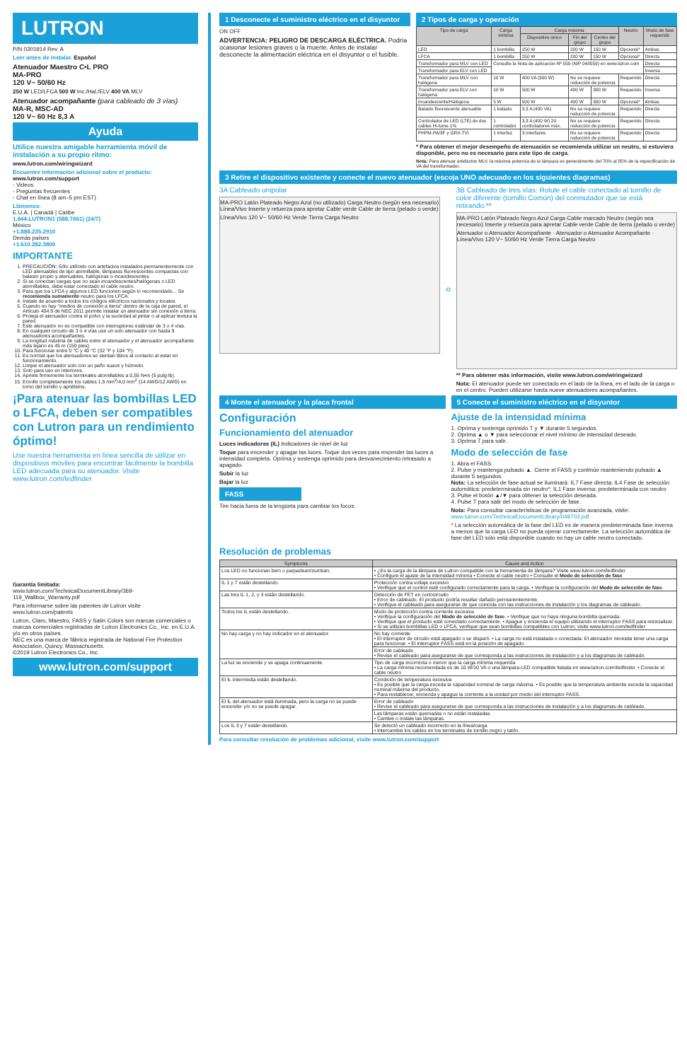LUTRON
P/N 0301914 Rev. A
Leer antes de instalar. Español
Atenuador Maestro C•L PRO
MA-PRO
120 V~ 50/60 Hz
250 W LED/LFCA 500 W Inc./Hal./ELV 400 VA MLV
Atenuador acompañante (para cableado de 3 vías)
MA-R, MSC-AD
120 V~ 60 Hz 8,3 A
Ayuda
Utilice nuestra amigable herramienta móvil de instalación a su propio ritmo:
www.lutron.com/wiringwizard
Encuentre información adicional sobre el producto: www.lutron.com/support
- Videos
- Preguntas frecuentes
- Chat en línea (8 am–5 pm EST)
Llámenos:
E.U.A. | Canadá | Caribe
1.844.LUTRON1 (588.7661) (24/7)
México
+1.888.235.2910
Demás países
+1.610.282.3800
IMPORTANTE
1. PRECAUCIÓN: Sólo utilícelo con artefactos instalados permanentemente con LED atenuables de tipo atornillable, lámparas fluorescentes compactas con balasto propio y atenuables, halógenas o incandescentes.
2. Si se conectan cargas que no sean incandescentes/halógenas o LED atornillables, debe estar conectado el cable neutro.
3. Para que los LFCA y algunos LED funcionen según lo recomendado... Se recomienda sumamente neutro para los LFCA.
4. Instale de acuerdo a todos los códigos eléctricos nacionales y locales.
5. Cuando no hay "medios de conexión a tierra" dentro de la caja de pared, el Artículo 404.9 de NEC 2011 permite instalar un atenuador sin conexión a tierra.
6. Proteja el atenuador contra el polvo y la suciedad al pintar o al aplicar textura la pared.
7. Este atenuador no es compatible con interruptores estándar de 3 o 4 vías.
8. En cualquier circuito de 3 o 4 vías use un solo atenuador con hasta 9 atenuadores acompañantes.
9. La longitud máxima de cables entre el atenuador y el atenuador acompañante más lejano es 45 m (150 pies).
10. Para funcionar entre 0 °C y 40 °C (32 °F y 104 °F).
11. Es normal que los atenuadores se sientan tibios al contacto al estar en funcionamiento.
12. Limpie el atenuador solo con un paño suave y húmedo.
13. Solo para uso en interiores.
14. Apriete firmemente los terminales atornillables a 0,55 N•m (5 pulg-lb).
15. Enrolle completamente los cables 1,5 mm<sup>2</sup>/4,0 mm<sup>2</sup> (14 AWG/12 AWG) en torno del tornillo y apriételos.
¡Para atenuar las bombillas LED o LFCA, deben ser compatibles con Lutron para un rendimiento óptimo!
Use nuestra herramienta en línea sencilla de utilizar en dispositivos móviles para encontrar fácilmente la bombilla LED adecuada para su atenuador. Visite www.lutron.com/ledfinder
Garantía limitada:
www.lutron.com/TechnicalDocumentLibrary/369-119_Wallbox_Warranty.pdf
Para informarse sobre las patentes de Lutron visite www.lutron.com/patents
Lutron, Claro, Maestro, FASS y Satin Colors son marcas comerciales o marcas comerciales registradas de Lutron Electronics Co., Inc. en E.U.A. y/o en otros países.
NEC es una marca de fábrica registrada de National Fire Protection Association, Quincy, Massachusetts.
©2019 Lutron Electronics Co., Inc.
www.lutron.com/support
1 Desconecte el suministro eléctrico en el disyuntor
ON OFF
ADVERTENCIA: PELIGRO DE DESCARGA ELÉCTRICA. Podría ocasionar lesiones graves o la muerte. Antes de instalar desconecte la alimentación eléctrica en el disyuntor o el fusible.
2 Tipos de carga y operación
| Tipo de carga | Carga mínima | Carga máxima | | | Neutro | Modo de fase requerido |
| --- | --- | --- | --- | --- | --- | --- |
| | | Dispositivo único | Fin del grupo | Centro del grupo | | |
| LED | 1 bombilla | 250 W | 200 W | 150 W | Opcional* | Ambas |
| LFCA | 1 bombilla | 250 W | 200 W | 150 W | Opcional* | Directa |
| Transformador para MLV con LED | Consulte la Nota de aplicación Nº 559 (N/P 048559) en www.lutron.com | | | | | Directa |
| Transformador para ELV con LED | | | | | | Inversa |
| Transformador para MLV con halógena | 10 W | 400 VA (300 W) | No se requiere reducción de potencia | | Requerido | Directa |
| Transformador para ELV con halógena | 10 W | 500 W | 400 W | 300 W | Requerido | Inversa |
| Incandescente/Halógena | 5 W | 500 W | 400 W | 300 W | Opcional* | Ambas |
| Balasto fluorescente atenuable | 1 balasto | 3,3 A (400 VA) | No se requiere reducción de potencia | | Requerido | Directa |
| Controlador de LED (LTE) de dos cables Hi-lume 1% | 1 controlador | 3,3 A (400 W) 20 controladores máx. | No se requiere reducción de potencia | | Requerido | Directa |
| PHPM-PA/3F y GRX-TVI | 1 interfaz | 3 interfazes | No se requiere reducción de potencia | | Requerido | Directa |
* Para obtener el mejor desempeño de atenuación se recomienda utilizar un neutro, si estuviera disponible, pero no es necesario para este tipo de carga.
Nota: Para atenuar artefactos MLV, la máxima potencia de la lámpara es generalmente del 70% al 85% de la especificación de VA del transformador.
3 Retire el dispositivo existente y conecte el nuevo atenuador (escoja UNO adecuado en los siguientes diagramas)
3A Cableado unipolar
MA-PRO Latón Plateado Negro Azul (no utilizado) Carga Neutro (según sea necesario) Línea/Vivo Inserte y retuerza para apretar Cable verde Cable de tierra (pelado o verde)
Línea/Vivo 120 V~ 50/60 Hz Verde Tierra Carga Neutro
O
3B Cableado de tres vías: Rotule el cable conectado al tornillo de color diferente (tornillo Común) del conmutador que se está retirando.**
MA-PRO Latón Plateado Negro Azul Carga Cable marcado Neutro (según sea necesario) Inserte y retuerza para apretar Cable verde Cable de tierra (pelado o verde)
Atenuador o Atenuador Acompañante · Atenuador o Atenuador Acompañante · Línea/Vivo 120 V~ 50/60 Hz Verde Tierra Carga Neutro
** Para obtener más información, visite www.lutron.com/wiringwizard
Nota: El atenuador puede ser conectado en el lado de la línea, en el lado de la carga o en el centro. Pueden utilizarse hasta nueve atenuadores acompañantes.
4 Monte el atenuador y la placa frontal
5 Conecte el suministro eléctrico en el disyuntor
Configuración
Funcionamiento del atenuador
Luces indicadoras (IL) Indicadores de nivel de luz
Toque para encender y apagar las luces. Toque dos veces para encender las luces a intensidad completa. Oprima y sostenga oprimido para desvanecimiento retrasado a apagado.
Subir la luz
Bajar la luz
FASS
Tire hacia fuera de la lengüeta para cambiar los focos.
Ajuste de la intensidad mínima
1. Oprima y sostenga oprimido T y ▼ durante 5 segundos.
2. Oprima ▲ o ▼ para seleccionar el nivel mínimo de intensidad deseado.
3. Oprima T para salir.
Modo de selección de fase
1. Abra el FASS.
2. Pulse y mantenga pulsado ▲. Cierre el FASS y continúe manteniendo pulsado ▲ durante 5 segundos.
Nota: La selección de fase actual se iluminará: IL7 Fase directa; IL4 Fase de selección automática: predeterminada sin neutro*; IL1 Fase inversa: predeterminada con neutro
3. Pulse el botón ▲/▼ para obtener la selección deseada.
4. Pulse T para salir del modo de selección de fase.
Nota: Para consultar características de programación avanzada, visite: www.lutron.com/TechnicalDocumentLibrary/048703.pdf
* La selección automática de la fase del LED es de manera predeterminada fase inversa a menos que la carga LED no pueda operar correctamente. La selección automática de fase del LED sólo está disponible cuando no hay un cable neutro conectado.
Resolución de problemas
| Symptoms | Cause and Action |
| --- | --- |
| Los LED no funcionan bien o parpadean/zumban. | • ¿Es la carga de la lámpara de Lutron compatible con la herramienta de lámpara? Visite www.lutron.com/ledfinder • Configure el ajuste de la intensidad mínima • Conecte el cable neutro • Consulte el Modo de selección de fase |
| IL 1 y 7 están destellando. | Protección contra voltaje excesivo • Verifique que el control esté configurado correctamente para la carga. • Verifique la configuración del Modo de selección de fase . |
| Las tres IL 1, 2, y 3 están destellando. | Detección de FET en cortocircuito • Error de cableado. El producto podría resultar dañado permanentemente. • Verifique el cableado para asegurarse de que coincida con las instrucciones de instalación y los diagramas de cableado. |
| Todos los IL están destellando. | Modo de protección contra corriente excesiva • Verifique la configuración del Modo de selección de fase . • Verifique que no haya ninguna bombilla quemada. • Verifique que el producto esté conectado correctamente. • Apague y encienda el equipo utilizando el interruptor FASS para reinicializar. • Si se utilizan bombillas LED o LFCA, verifique que sean bombillas compatibles con Lutron; visite www.lutron.com/ledfinder |
| No hay carga y no hay indicador en el atenuador. | No hay corriente • El interruptor de circuito está apagado o se disparó. • La carga no está instalada o conectada. El atenuador necesita tener una carga para funcionar. • El interruptor FASS está en la posición de apagado. |
| | Error de cableado • Revise el cableado para asegurarse de que corresponda a las instrucciones de instalación y a los diagramas de cableado. |
| La luz se enciende y se apaga continuamente. | Tipo de carga incorrecta o menor que la carga mínima requerida • La carga mínima recomendada es de 10 W/10 VA o una lámpara LED compatible listada en www.lutron.com/ledfinder. • Conecte el cable neutro |
| El IL intermedia están destellando. | Condición de temperatura excesiva • Es posible que la carga exceda la capacidad nominal de carga máxima. • Es posible que la temperatura ambiente exceda la capacidad nominal máxima del producto. • Para restablecer, encienda y apague la corriente a la unidad por medio del interruptor FASS. |
| El IL del atenuador está iluminada, pero la carga no se puede encender y/o no se puede apagar. | Error de cableado • Revise el cableado para asegurarse de que corresponda a las instrucciones de instalación y a los diagramas de cableado. |
| | Las lámparas están quemadas o no están instaladas • Cambie o instale las lámparas. |
| Los IL 3 y 7 están destellando. | Se detectó un cableado incorrecto en la línea/carga • Intercambie los cables en los terminales de tornillo negro y latón. |
Para consultar resolución de problemas adicional, visite www.lutron.com/support